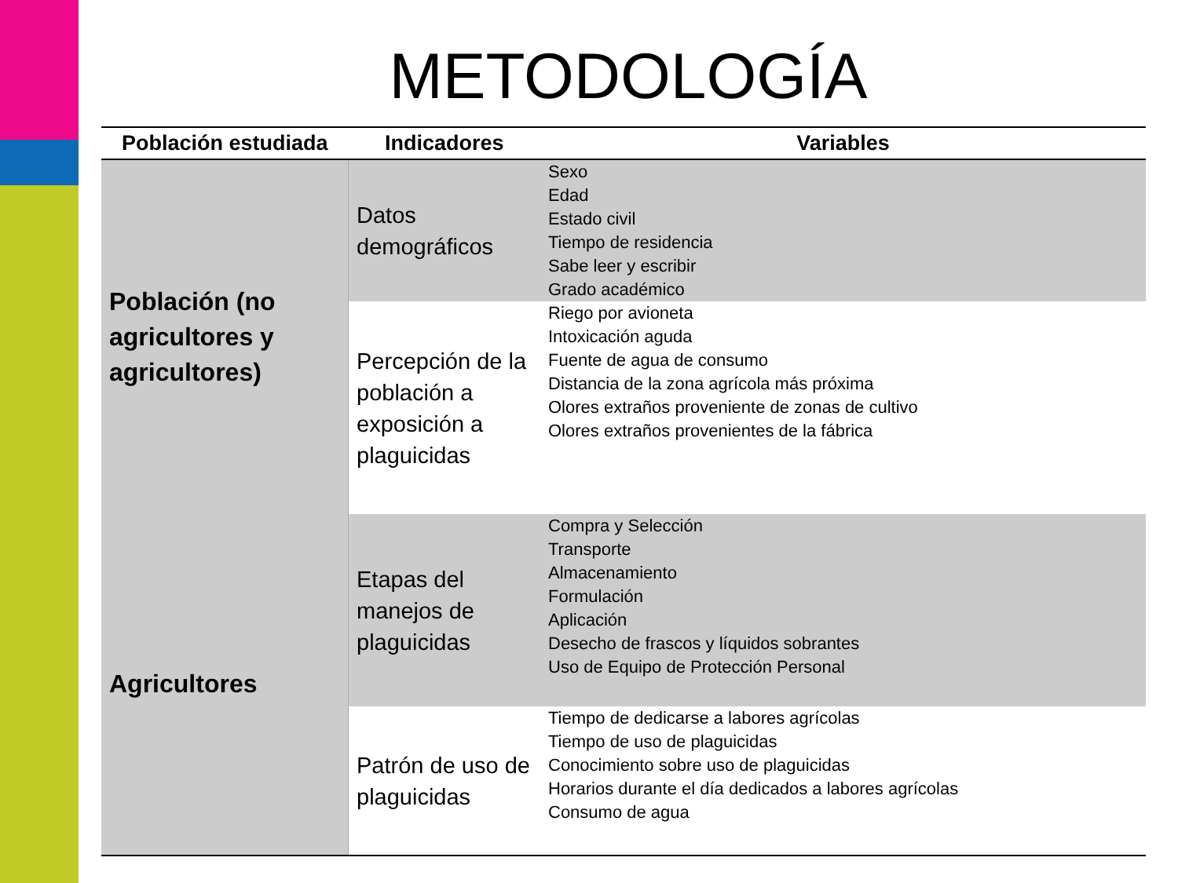METODOLOGÍA
| Población estudiada | Indicadores | Variables |
| --- | --- | --- |
| Población (no agricultores y agricultores) | Datos demográficos | Sexo Edad Estado civil Tiempo de residencia Sabe leer y escribir Grado académico |
| | Percepción de la población a exposición a plaguicidas | Riego por avioneta Intoxicación aguda Fuente de agua de consumo Distancia de la zona agrícola más próxima Olores extraños proveniente de zonas de cultivo Olores extraños provenientes de la fábrica |
| Agricultores | Etapas del manejos de plaguicidas | Compra y Selección Transporte Almacenamiento Formulación Aplicación Desecho de frascos y líquidos sobrantes Uso de Equipo de Protección Personal |
| | Patrón de uso de plaguicidas | Tiempo de dedicarse a labores agrícolas Tiempo de uso de plaguicidas Conocimiento sobre uso de plaguicidas Horarios durante el día dedicados a labores agrícolas Consumo de agua |